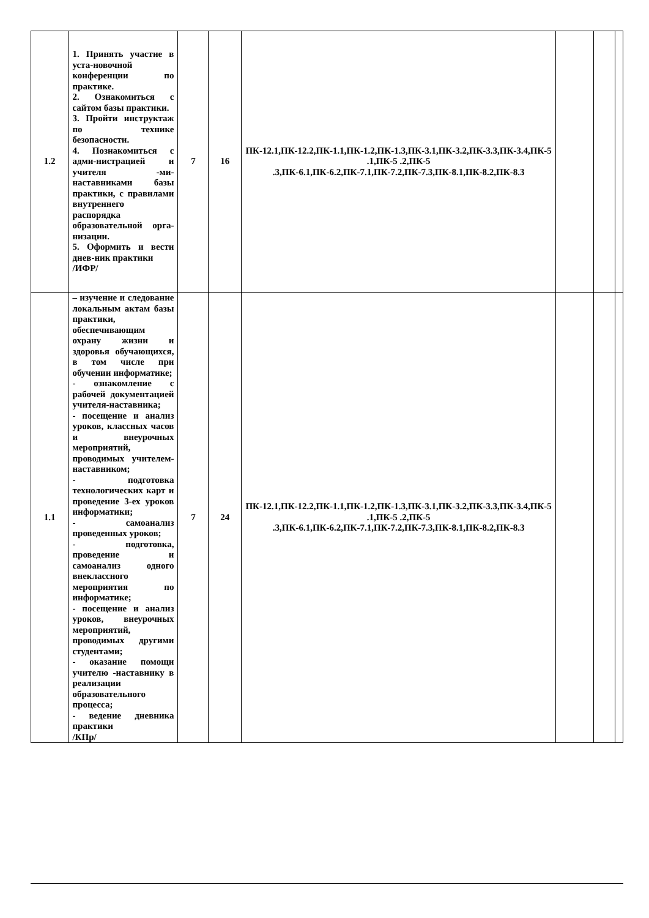| 1.2 | 1. Принять участие в уста-новочной конференции по практике. 2. Ознакомиться с сайтом базы практики. 3. Пройти инструктаж по технике безопасности. 4. Познакомиться с адми-нистрацией и учителя -ми-наставниками базы практики, с правилами внутреннего распорядка образовательной орга-низации. 5. Оформить и вести днев-ник практики /ИФР/ | 7 | 16 | ПК-12.1,ПК-12.2,ПК-1.1,ПК-1.2,ПК-1.3,ПК-3.1,ПК-3.2,ПК-3.3,ПК-3.4,ПК-5 .1,ПК-5 .2,ПК-5 .3,ПК-6.1,ПК-6.2,ПК-7.1,ПК-7.2,ПК-7.3,ПК-8.1,ПК-8.2,ПК-8.3 | | | |
| 1.1 | – изучение и следование локальным актам базы практики, обеспечивающим охрану жизни и здоровья обучающихся, в том числе при обучении информатике; - ознакомление с рабочей документацией учителя-наставника; - посещение и анализ уроков, классных часов и внеурочных мероприятий, проводимых учителем-наставником; - подготовка технологических карт и проведение 3-ех уроков информатики; - самоанализ проведенных уроков; - подготовка, проведение и самоанализ одного внеклассного мероприятия по информатике; - посещение и анализ уроков, внеурочных мероприятий, проводимых другими студентами; - оказание помощи учителю -наставнику в реализации образовательного процесса; - ведение дневника практики /КПр/ | 7 | 24 | ПК-12.1,ПК-12.2,ПК-1.1,ПК-1.2,ПК-1.3,ПК-3.1,ПК-3.2,ПК-3.3,ПК-3.4,ПК-5 .1,ПК-5 .2,ПК-5 .3,ПК-6.1,ПК-6.2,ПК-7.1,ПК-7.2,ПК-7.3,ПК-8.1,ПК-8.2,ПК-8.3 | | | |